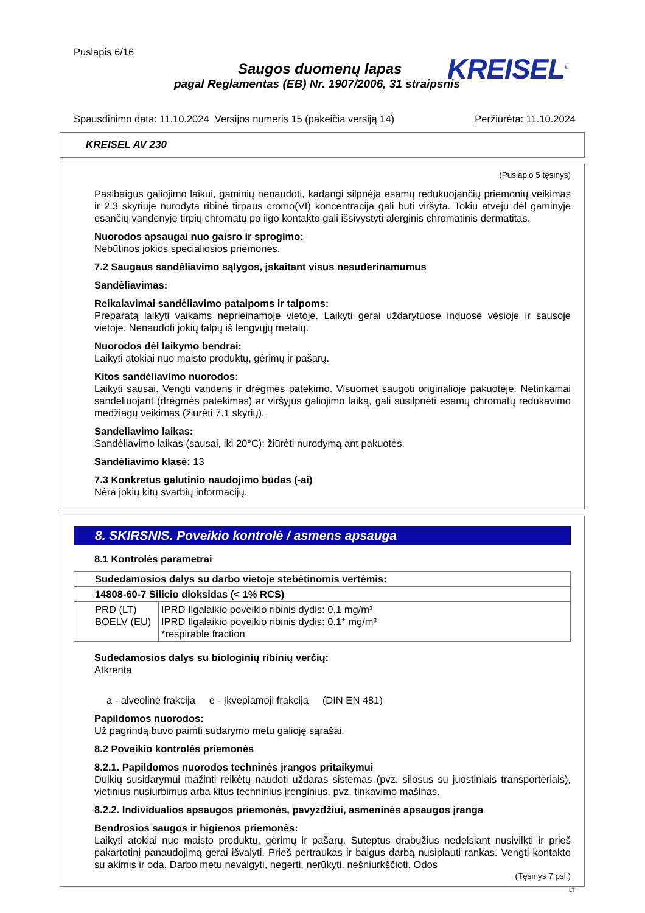Puslapis 6/16
KREISEL<sup>®</sup>
Saugos duomenų lapas
pagal Reglamentas (EB) Nr. 1907/2006, 31 straipsnis
Spausdinimo data: 11.10.2024 Versijos numeris 15 (pakeičia versiją 14) Peržiūrėta: 11.10.2024
KREISEL AV 230
(Puslapio 5 tęsinys)
Pasibaigus galiojimo laikui, gaminių nenaudoti, kadangi silpnėja esamų redukuojančių priemonių veikimas ir 2.3 skyriuje nurodyta ribinė tirpaus cromo(VI) koncentracija gali būti viršyta. Tokiu atveju dėl gaminyje esančių vandenyje tirpių chromatų po ilgo kontakto gali išsivystyti alerginis chromatinis dermatitas.
Nuorodos apsaugai nuo gaisro ir sprogimo:
Nebūtinos jokios specialiosios priemonės.
7.2 Saugaus sandėliavimo sąlygos, įskaitant visus nesuderinamumus
Sandėliavimas:
Reikalavimai sandėliavimo patalpoms ir talpoms:
Preparatą laikyti vaikams neprieinamoje vietoje. Laikyti gerai uždarytuose induose vėsioje ir sausoje vietoje. Nenaudoti jokių talpų iš lengvųjų metalų.
Nuorodos dėl laikymo bendrai:
Laikyti atokiai nuo maisto produktų, gėrimų ir pašarų.
Kitos sandėliavimo nuorodos:
Laikyti sausai. Vengti vandens ir drėgmės patekimo. Visuomet saugoti originalioje pakuotėje. Netinkamai sandėliuojant (drėgmės patekimas) ar viršyjus galiojimo laiką, gali susilpnėti esamų chromatų redukavimo medžiagų veikimas (žiūrėti 7.1 skyrių).
Sandeliavimo laikas:
Sandėliavimo laikas (sausai, iki 20°C): žiūrėti nurodymą ant pakuotės.
Sandėliavimo klasė: 13
7.3 Konkretus galutinio naudojimo būdas (-ai)
Nėra jokių kitų svarbių informacijų.
8. SKIRSNIS. Poveikio kontrolė / asmens apsauga
8.1 Kontrolės parametrai
| Sudedamosios dalys su darbo vietoje stebėtinomis vertėmis: | |
| 14808-60-7 Silicio dioksidas (< 1% RCS) | |
| PRD (LT) BOELV (EU) | IPRD Ilgalaikio poveikio ribinis dydis: 0,1 mg/m³ IPRD Ilgalaikio poveikio ribinis dydis: 0,1* mg/m³ *respirable fraction |
Sudedamosios dalys su biologinių ribinių verčių:
Atkrenta
a - alveolinė frakcija e - Įkvepiamoji frakcija (DIN EN 481)
Papildomos nuorodos:
Už pagrindą buvo paimti sudarymo metu galioję sąrašai.
8.2 Poveikio kontrolės priemonės
8.2.1. Papildomos nuorodos techninės įrangos pritaikymui
Dulkių susidarymui mažinti reikėtų naudoti uždaras sistemas (pvz. silosus su juostiniais transporteriais), vietinius nusiurbimus arba kitus techninius įrenginius, pvz. tinkavimo mašinas.
8.2.2. Individualios apsaugos priemonės, pavyzdžiui, asmeninės apsaugos įranga
Bendrosios saugos ir higienos priemonės:
Laikyti atokiai nuo maisto produktų, gėrimų ir pašarų. Suteptus drabužius nedelsiant nusivilkti ir prieš pakartotinį panaudojimą gerai išvalyti. Prieš pertraukas ir baigus darbą nusiplauti rankas. Vengti kontakto su akimis ir oda. Darbo metu nevalgyti, negerti, nerūkyti, nešniurkščioti. Odos
(Tęsinys 7 psl.)
LT